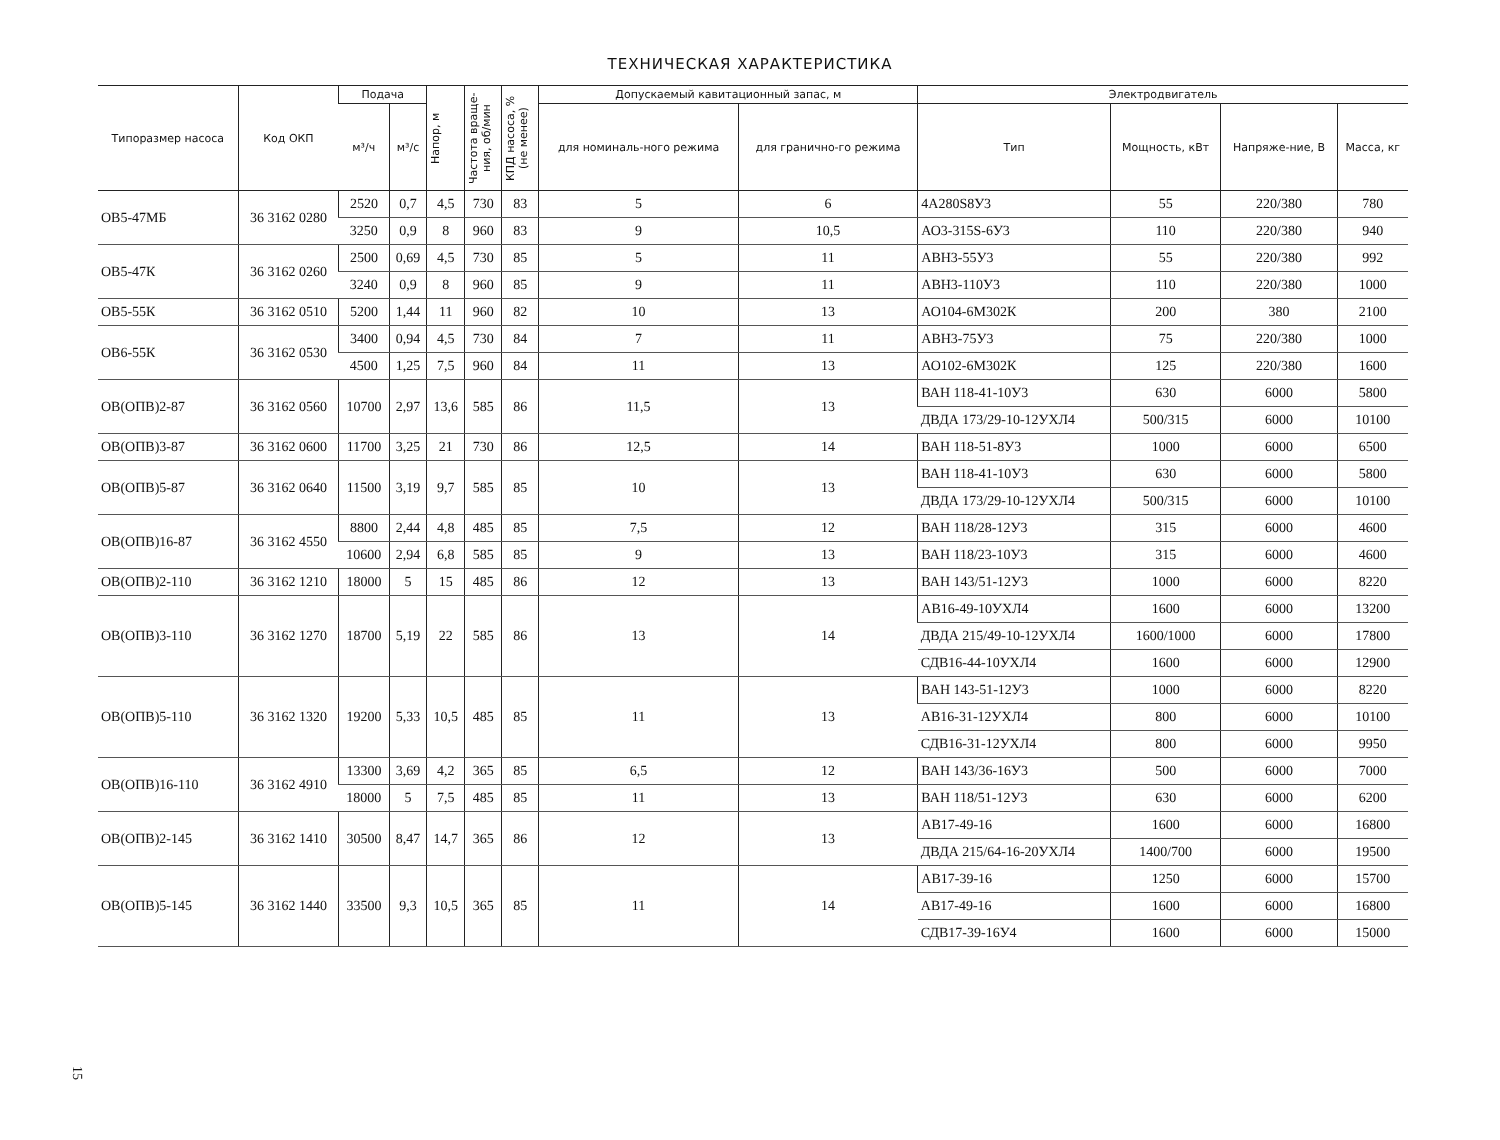ТЕХНИЧЕСКАЯ ХАРАКТЕРИСТИКА
| Типоразмер насоса | Код ОКП | Подача | | Напор, м | Частота враще-ния, об/мин | КПД насоса, % (не менее) | Допускаемый кавитационный запас, м | | Электродвигатель | | | |
| --- | --- | --- | --- | --- | --- | --- | --- | --- | --- | --- | --- | --- |
| | | м³/ч | м³/с | | | | для номиналь-ного режима | для гранично-го режима | Тип | Мощность, кВт | Напряже-ние, В | Масса, кг |
| ОВ5-47МБ | 36 3162 0280 | 2520 | 0,7 | 4,5 | 730 | 83 | 5 | 6 | 4А280S8У3 | 55 | 220/380 | 780 |
| | | 3250 | 0,9 | 8 | 960 | 83 | 9 | 10,5 | АО3-315S-6У3 | 110 | 220/380 | 940 |
| ОВ5-47К | 36 3162 0260 | 2500 | 0,69 | 4,5 | 730 | 85 | 5 | 11 | АВН3-55У3 | 55 | 220/380 | 992 |
| | | 3240 | 0,9 | 8 | 960 | 85 | 9 | 11 | АВН3-110У3 | 110 | 220/380 | 1000 |
| ОВ5-55К | 36 3162 0510 | 5200 | 1,44 | 11 | 960 | 82 | 10 | 13 | АО104-6М302К | 200 | 380 | 2100 |
| ОВ6-55К | 36 3162 0530 | 3400 | 0,94 | 4,5 | 730 | 84 | 7 | 11 | АВН3-75У3 | 75 | 220/380 | 1000 |
| | | 4500 | 1,25 | 7,5 | 960 | 84 | 11 | 13 | АО102-6М302К | 125 | 220/380 | 1600 |
| ОВ(ОПВ)2-87 | 36 3162 0560 | 10700 | 2,97 | 13,6 | 585 | 86 | 11,5 | 13 | ВАН 118-41-10У3 | 630 | 6000 | 5800 |
| | | | | | | | | | ДВДА 173/29-10-12УХЛ4 | 500/315 | 6000 | 10100 |
| ОВ(ОПВ)3-87 | 36 3162 0600 | 11700 | 3,25 | 21 | 730 | 86 | 12,5 | 14 | ВАН 118-51-8У3 | 1000 | 6000 | 6500 |
| ОВ(ОПВ)5-87 | 36 3162 0640 | 11500 | 3,19 | 9,7 | 585 | 85 | 10 | 13 | ВАН 118-41-10У3 | 630 | 6000 | 5800 |
| | | | | | | | | | ДВДА 173/29-10-12УХЛ4 | 500/315 | 6000 | 10100 |
| ОВ(ОПВ)16-87 | 36 3162 4550 | 8800 | 2,44 | 4,8 | 485 | 85 | 7,5 | 12 | ВАН 118/28-12У3 | 315 | 6000 | 4600 |
| | | 10600 | 2,94 | 6,8 | 585 | 85 | 9 | 13 | ВАН 118/23-10У3 | 315 | 6000 | 4600 |
| ОВ(ОПВ)2-110 | 36 3162 1210 | 18000 | 5 | 15 | 485 | 86 | 12 | 13 | ВАН 143/51-12У3 | 1000 | 6000 | 8220 |
| ОВ(ОПВ)3-110 | 36 3162 1270 | 18700 | 5,19 | 22 | 585 | 86 | 13 | 14 | АВ16-49-10УХЛ4 | 1600 | 6000 | 13200 |
| | | | | | | | | | ДВДА 215/49-10-12УХЛ4 | 1600/1000 | 6000 | 17800 |
| | | | | | | | | | СДВ16-44-10УХЛ4 | 1600 | 6000 | 12900 |
| ОВ(ОПВ)5-110 | 36 3162 1320 | 19200 | 5,33 | 10,5 | 485 | 85 | 11 | 13 | ВАН 143-51-12У3 | 1000 | 6000 | 8220 |
| | | | | | | | | | АВ16-31-12УХЛ4 | 800 | 6000 | 10100 |
| | | | | | | | | | СДВ16-31-12УХЛ4 | 800 | 6000 | 9950 |
| ОВ(ОПВ)16-110 | 36 3162 4910 | 13300 | 3,69 | 4,2 | 365 | 85 | 6,5 | 12 | ВАН 143/36-16У3 | 500 | 6000 | 7000 |
| | | 18000 | 5 | 7,5 | 485 | 85 | 11 | 13 | ВАН 118/51-12У3 | 630 | 6000 | 6200 |
| ОВ(ОПВ)2-145 | 36 3162 1410 | 30500 | 8,47 | 14,7 | 365 | 86 | 12 | 13 | АВ17-49-16 | 1600 | 6000 | 16800 |
| | | | | | | | | | ДВДА 215/64-16-20УХЛ4 | 1400/700 | 6000 | 19500 |
| ОВ(ОПВ)5-145 | 36 3162 1440 | 33500 | 9,3 | 10,5 | 365 | 85 | 11 | 14 | АВ17-39-16 | 1250 | 6000 | 15700 |
| | | | | | | | | | АВ17-49-16 | 1600 | 6000 | 16800 |
| | | | | | | | | | СДВ17-39-16У4 | 1600 | 6000 | 15000 |
15